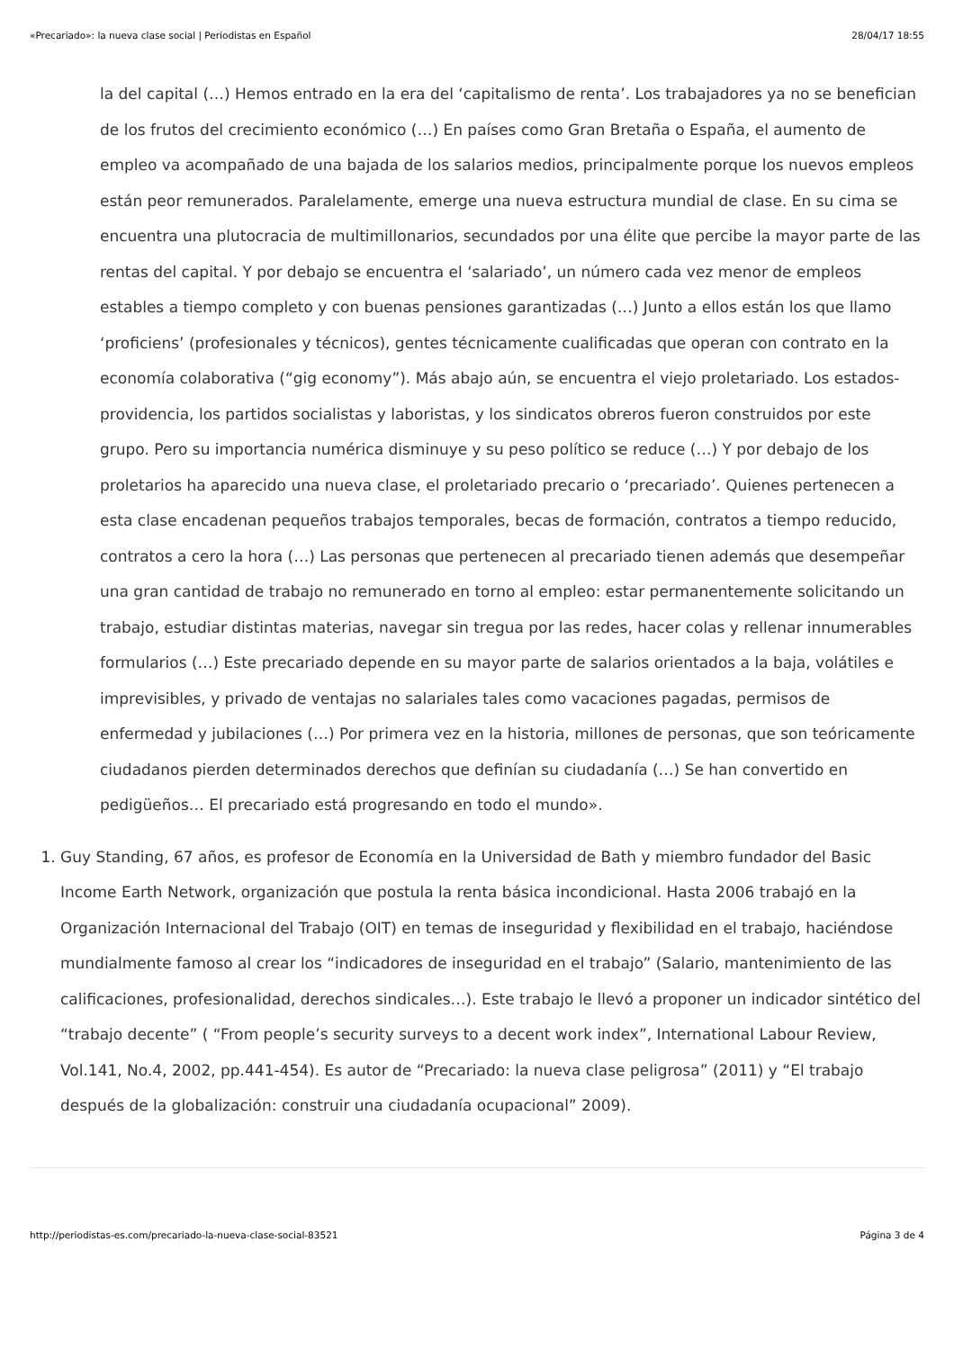«Precariado»: la nueva clase social | Periodistas en Español 28/04/17 18:55
la del capital (…) Hemos entrado en la era del ‘capitalismo de renta’. Los trabajadores ya no se benefician de los frutos del crecimiento económico (…) En países como Gran Bretaña o España, el aumento de empleo va acompañado de una bajada de los salarios medios, principalmente porque los nuevos empleos están peor remunerados. Paralelamente, emerge una nueva estructura mundial de clase. En su cima se encuentra una plutocracia de multimillonarios, secundados por una élite que percibe la mayor parte de las rentas del capital. Y por debajo se encuentra el ‘salariado’, un número cada vez menor de empleos estables a tiempo completo y con buenas pensiones garantizadas (…) Junto a ellos están los que llamo ‘proficiens’ (profesionales y técnicos), gentes técnicamente cualificadas que operan con contrato en la economía colaborativa (“gig economy”). Más abajo aún, se encuentra el viejo proletariado. Los estados- providencia, los partidos socialistas y laboristas, y los sindicatos obreros fueron construidos por este grupo. Pero su importancia numérica disminuye y su peso político se reduce (…) Y por debajo de los proletarios ha aparecido una nueva clase, el proletariado precario o ‘precariado’. Quienes pertenecen a esta clase encadenan pequeños trabajos temporales, becas de formación, contratos a tiempo reducido, contratos a cero la hora (…) Las personas que pertenecen al precariado tienen además que desempeñar una gran cantidad de trabajo no remunerado en torno al empleo: estar permanentemente solicitando un trabajo, estudiar distintas materias, navegar sin tregua por las redes, hacer colas y rellenar innumerables formularios (…) Este precariado depende en su mayor parte de salarios orientados a la baja, volátiles e imprevisibles, y privado de ventajas no salariales tales como vacaciones pagadas, permisos de enfermedad y jubilaciones (…) Por primera vez en la historia, millones de personas, que son teóricamente ciudadanos pierden determinados derechos que definían su ciudadanía (…) Se han convertido en pedigüeños… El precariado está progresando en todo el mundo».
1. Guy Standing, 67 años, es profesor de Economía en la Universidad de Bath y miembro fundador del Basic Income Earth Network, organización que postula la renta básica incondicional. Hasta 2006 trabajó en la Organización Internacional del Trabajo (OIT) en temas de inseguridad y flexibilidad en el trabajo, haciéndose mundialmente famoso al crear los “indicadores de inseguridad en el trabajo” (Salario, mantenimiento de las calificaciones, profesionalidad, derechos sindicales…). Este trabajo le llevó a proponer un indicador sintético del “trabajo decente” ( “From people’s security surveys to a decent work index”, International Labour Review, Vol.141, No.4, 2002, pp.441-454). Es autor de “Precariado: la nueva clase peligrosa” (2011) y “El trabajo después de la globalización: construir una ciudadanía ocupacional” 2009).
http://periodistas-es.com/precariado-la-nueva-clase-social-83521 Página 3 de 4